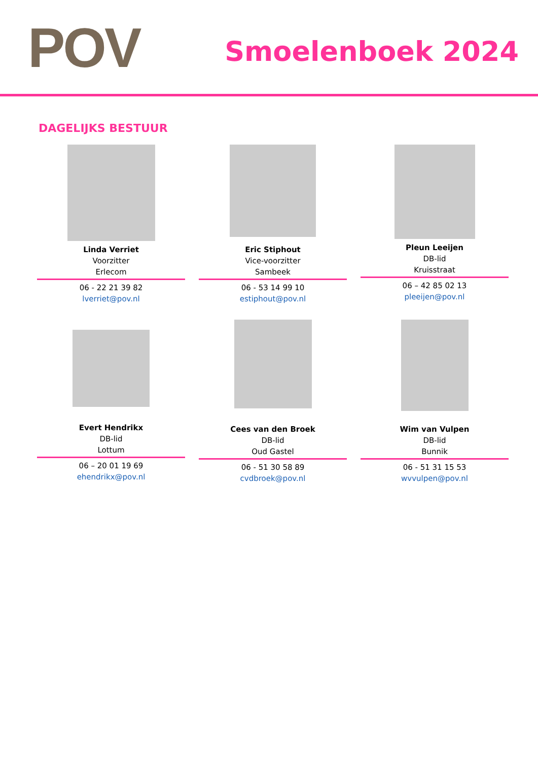POV Smoelenboek 2024
DAGELIJKS BESTUUR
Linda Verriet
Voorzitter
Erlecom
06 - 22 21 39 82
lverriet@pov.nl
Eric Stiphout
Vice-voorzitter
Sambeek
06 - 53 14 99 10
estiphout@pov.nl
Pleun Leeijen
DB-lid
Kruisstraat
06 – 42 85 02 13
pleeijen@pov.nl
Evert Hendrikx
DB-lid
Lottum
06 – 20 01 19 69
ehendrikx@pov.nl
Cees van den Broek
DB-lid
Oud Gastel
06 - 51 30 58 89
cvdbroek@pov.nl
Wim van Vulpen
DB-lid
Bunnik
06 - 51 31 15 53
wvvulpen@pov.nl